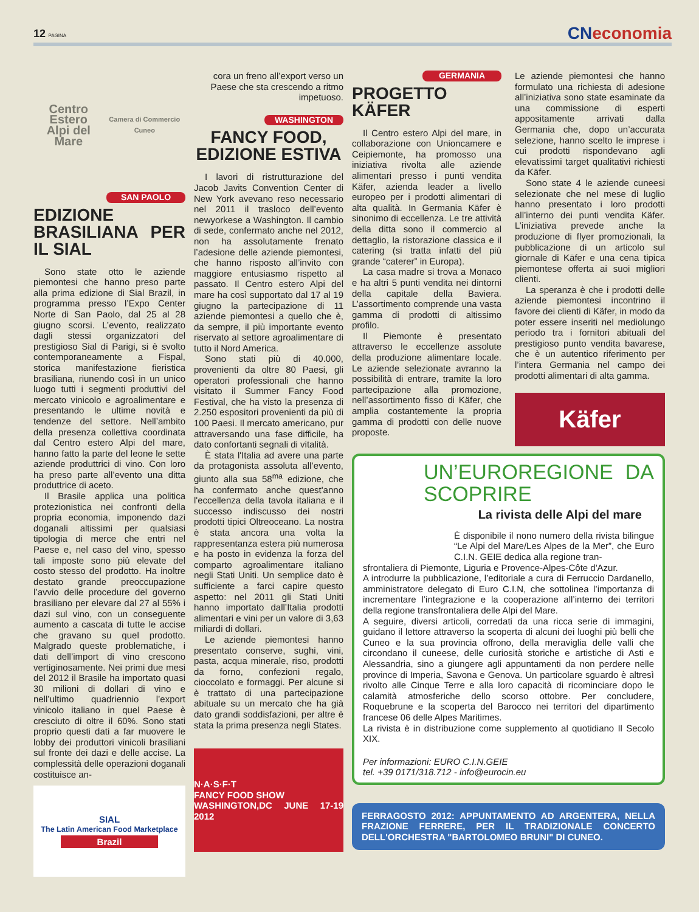12 PAGINA
CNeconomia
Centro Estero
Alpi del Mare
Camera di Commercio Cuneo
SAN PAOLO
EDIZIONE BRASILIANA PER IL SIAL
Sono state otto le aziende piemontesi che hanno preso parte alla prima edizione di Sial Brazil, in programma presso l’Expo Center Norte di San Paolo, dal 25 al 28 giugno scorsi. L’evento, realizzato dagli stessi organizzatori del prestigioso Sial di Parigi, si è svolto contemporaneamente a Fispal, storica manifestazione fieristica brasiliana, riunendo così in un unico luogo tutti i segmenti produttivi del mercato vinicolo e agroalimentare e presentando le ultime novità e tendenze del settore. Nell’ambito della presenza collettiva coordinata dal Centro estero Alpi del mare, hanno fatto la parte del leone le sette aziende produttrici di vino. Con loro ha preso parte all’evento una ditta produttrice di aceto.
Il Brasile applica una politica protezionistica nei confronti della propria economia, imponendo dazi doganali altissimi per qualsiasi tipologia di merce che entri nel Paese e, nel caso del vino, spesso tali imposte sono più elevate del costo stesso del prodotto. Ha inoltre destato grande preoccupazione l’avvio delle procedure del governo brasiliano per elevare dal 27 al 55% i dazi sul vino, con un conseguente aumento a cascata di tutte le accise che gravano su quel prodotto. Malgrado queste problematiche, i dati dell’import di vino crescono vertiginosamente. Nei primi due mesi del 2012 il Brasile ha importato quasi 30 milioni di dollari di vino e nell’ultimo quadriennio l’export vinicolo italiano in quel Paese è cresciuto di oltre il 60%. Sono stati proprio questi dati a far muovere le lobby dei produttori vinicoli brasiliani sul fronte dei dazi e delle accise. La complessità delle operazioni doganali costituisce an-
SIAL
The Latin American Food Marketplace
Brazil
cora un freno all’export verso un Paese che sta crescendo a ritmo impetuoso.
WASHINGTON
FANCY FOOD, EDIZIONE ESTIVA
I lavori di ristrutturazione del Jacob Javits Convention Center di New York avevano reso necessario nel 2011 il trasloco dell’evento newyorkese a Washington. Il cambio di sede, confermato anche nel 2012, non ha assolutamente frenato l’adesione delle aziende piemontesi, che hanno risposto all’invito con maggiore entusiasmo rispetto al passato. Il Centro estero Alpi del mare ha così supportato dal 17 al 19 giugno la partecipazione di 11 aziende piemontesi a quello che è, da sempre, il più importante evento riservato al settore agroalimentare di tutto il Nord America.
Sono stati più di 40.000, provenienti da oltre 80 Paesi, gli operatori professionali che hanno visitato il Summer Fancy Food Festival, che ha visto la presenza di 2.250 espositori provenienti da più di 100 Paesi. Il mercato americano, pur attraversando una fase difficile, ha dato confortanti segnali di vitalità.
È stata l'Italia ad avere una parte da protagonista assoluta all’evento, giunto alla sua 58<sup>ma</sup> edizione, che ha confermato anche quest'anno l'eccellenza della tavola italiana e il successo indiscusso dei nostri prodotti tipici Oltreoceano. La nostra è stata ancora una volta la rappresentanza estera più numerosa e ha posto in evidenza la forza del comparto agroalimentare italiano negli Stati Uniti. Un semplice dato è sufficiente a farci capire questo aspetto: nel 2011 gli Stati Uniti hanno importato dall’Italia prodotti alimentari e vini per un valore di 3,63 miliardi di dollari.
Le aziende piemontesi hanno presentato conserve, sughi, vini, pasta, acqua minerale, riso, prodotti da forno, confezioni regalo, cioccolato e formaggi. Per alcune si è trattato di una partecipazione abituale su un mercato che ha già dato grandi soddisfazioni, per altre è stata la prima presenza negli States.
N·A·S·F·T
FANCY FOOD SHOW
WASHINGTON,DC JUNE 17-19 2012
GERMANIA
PROGETTO KÄFER
Il Centro estero Alpi del mare, in collaborazione con Unioncamere e Ceipiemonte, ha promosso una iniziativa rivolta alle aziende alimentari presso i punti vendita Käfer, azienda leader a livello europeo per i prodotti alimentari di alta qualità. In Germania Käfer è sinonimo di eccellenza. Le tre attività della ditta sono il commercio al dettaglio, la ristorazione classica e il catering (si tratta infatti del più grande “caterer” in Europa).
La casa madre si trova a Monaco e ha altri 5 punti vendita nei dintorni della capitale della Baviera. L’assortimento comprende una vasta gamma di prodotti di altissimo profilo.
Il Piemonte è presentato attraverso le eccellenze assolute della produzione alimentare locale. Le aziende selezionate avranno la possibilità di entrare, tramite la loro partecipazione alla promozione, nell’assortimento fisso di Käfer, che amplia costantemente la propria gamma di prodotti con delle nuove proposte.
Le aziende piemontesi che hanno formulato una richiesta di adesione all’iniziativa sono state esaminate da una commissione di esperti appositamente arrivati dalla Germania che, dopo un’accurata selezione, hanno scelto le imprese i cui prodotti rispondevano agli elevatissimi target qualitativi richiesti da Käfer.
Sono state 4 le aziende cuneesi selezionate che nel mese di luglio hanno presentato i loro prodotti all’interno dei punti vendita Käfer. L’iniziativa prevede anche la produzione di flyer promozionali, la pubblicazione di un articolo sul giornale di Käfer e una cena tipica piemontese offerta ai suoi migliori clienti.
La speranza è che i prodotti delle aziende piemontesi incontrino il favore dei clienti di Käfer, in modo da poter essere inseriti nel mediolungo periodo tra i fornitori abituali del prestigioso punto vendita bavarese, che è un autentico riferimento per l’intera Germania nel campo dei prodotti alimentari di alta gamma.
Käfer
UN’EUROREGIONE DA SCOPRIRE
La rivista delle Alpi del mare
È disponibile il nono numero della rivista bilingue “Le Alpi del Mare/Les Alpes de la Mer”, che Euro C.I.N. GEIE dedica alla regione tran-
sfrontaliera di Piemonte, Liguria e Provence-Alpes-Côte d'Azur.
A introdurre la pubblicazione, l’editoriale a cura di Ferruccio Dardanello, amministratore delegato di Euro C.I.N, che sottolinea l’importanza di incrementare l’integrazione e la cooperazione all’interno dei territori della regione transfrontaliera delle Alpi del Mare.
A seguire, diversi articoli, corredati da una ricca serie di immagini, guidano il lettore attraverso la scoperta di alcuni dei luoghi più belli che Cuneo e la sua provincia offrono, della meraviglia delle valli che circondano il cuneese, delle curiosità storiche e artistiche di Asti e Alessandria, sino a giungere agli appuntamenti da non perdere nelle province di Imperia, Savona e Genova. Un particolare sguardo è altresì rivolto alle Cinque Terre e alla loro capacità di ricominciare dopo le calamità atmosferiche dello scorso ottobre. Per concludere, Roquebrune e la scoperta del Barocco nei territori del dipartimento francese 06 delle Alpes Maritimes.
La rivista è in distribuzione come supplemento al quotidiano Il Secolo XIX.
Per informazioni: EURO C.I.N.GEIE
tel. +39 0171/318.712 - info@eurocin.eu
FERRAGOSTO 2012: APPUNTAMENTO AD ARGENTERA, NELLA FRAZIONE FERRERE, PER IL TRADIZIONALE CONCERTO DELL'ORCHESTRA "BARTOLOMEO BRUNI" DI CUNEO.